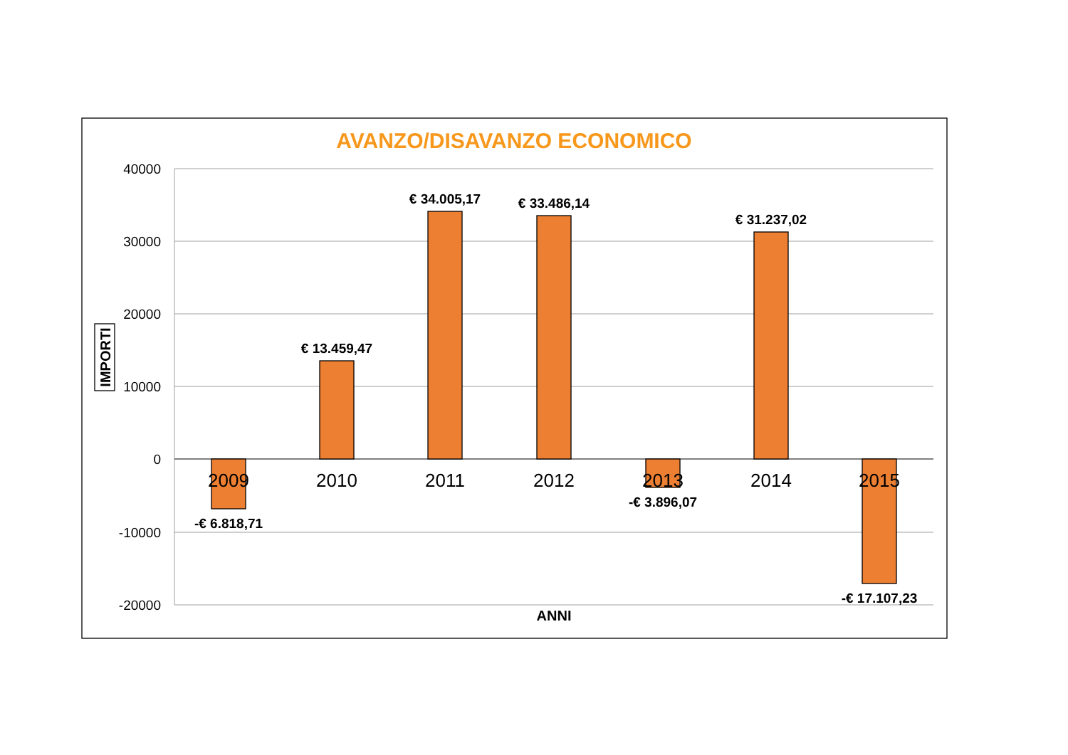AVANZO/DISAVANZO ECONOMICO
40000
30000
20000
10000
0
-10000
-20000
IMPORTI
-€ 6.818,71
€ 13.459,47
€ 34.005,17
€ 33.486,14
-€ 3.896,07
€ 31.237,02
-€ 17.107,23
2009
2010
2011
2012
2013
2014
2015
ANNI